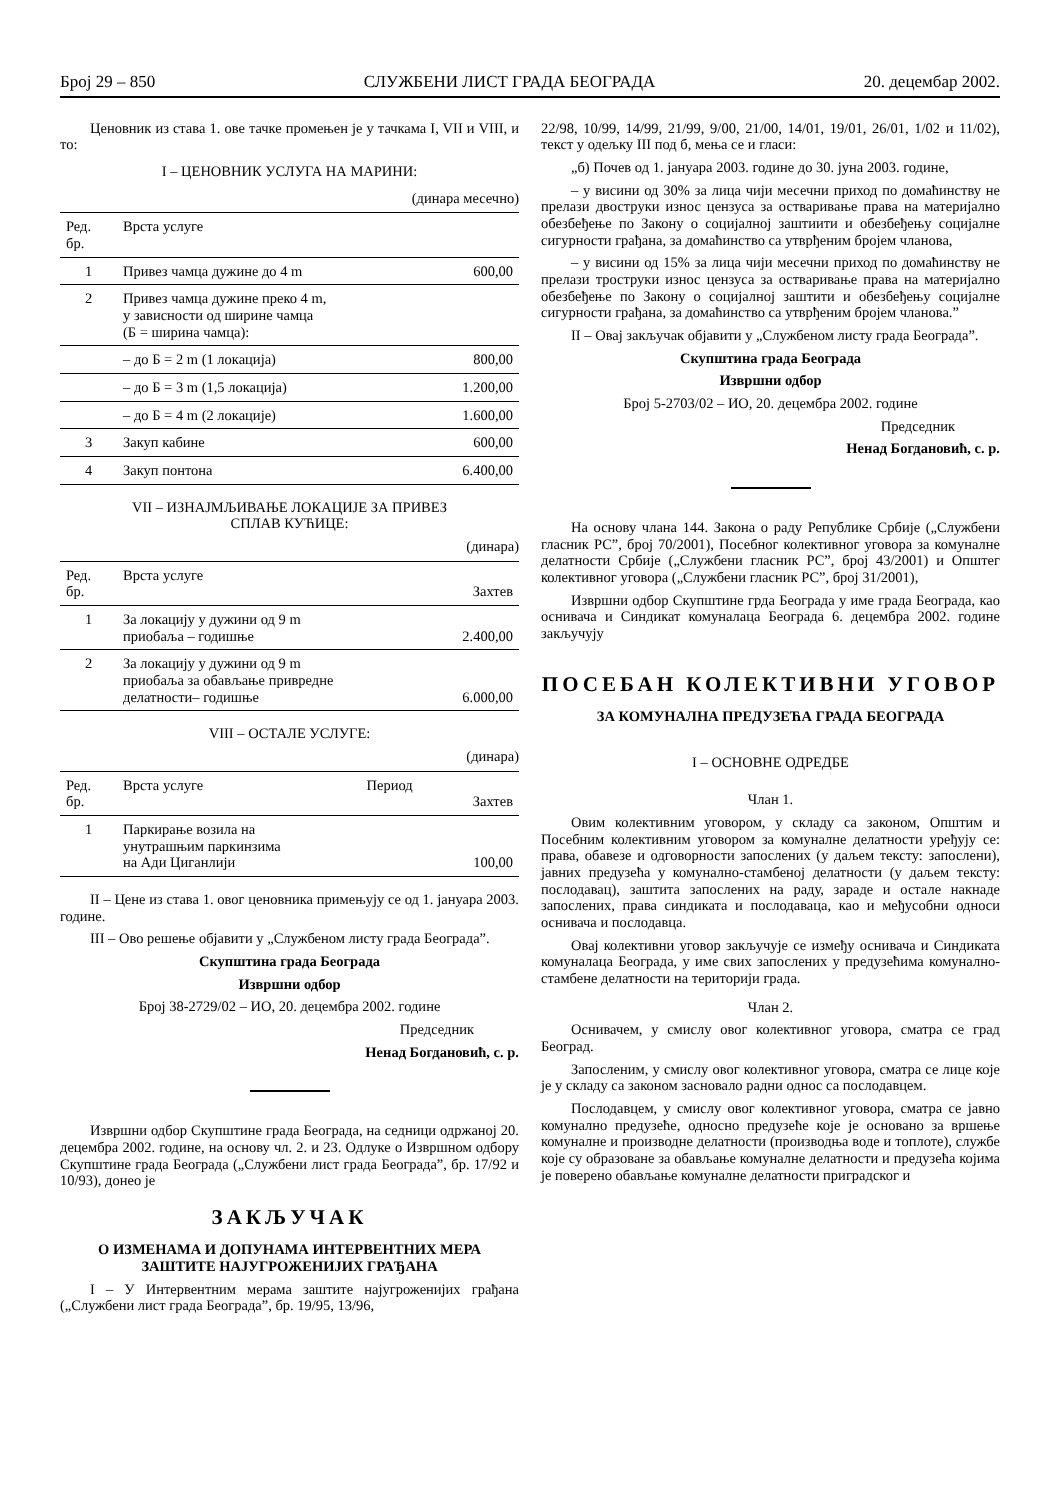Број 29 – 850 СЛУЖБЕНИ ЛИСТ ГРАДА БЕОГРАДА 20. децембар 2002.
Ценовник из става 1. ове тачке промењен је у тачкама I, VII и VIII, и то:
I – ЦЕНОВНИК УСЛУГА НА МАРИНИ:
(динара месечно)
| Ред. бр. | Врста услуге | |
| --- | --- | --- |
| 1 | Привез чамца дужине до 4 m | 600,00 |
| 2 | Привез чамца дужине преко 4 m, у зависности од ширине чамца (Б = ширина чамца): | |
| | – до Б = 2 m (1 локација) | 800,00 |
| | – до Б = 3 m (1,5 локација) | 1.200,00 |
| | – до Б = 4 m (2 локације) | 1.600,00 |
| 3 | Закуп кабине | 600,00 |
| 4 | Закуп понтона | 6.400,00 |
VII – ИЗНАЈМЉИВАЊЕ ЛОКАЦИЈЕ ЗА ПРИВЕЗ
СПЛАВ КУЋИЦЕ:
(динара)
| Ред. бр. | Врста услуге | Захтев |
| --- | --- | --- |
| 1 | За локацију у дужини од 9 m приобаља – годишње | 2.400,00 |
| 2 | За локацију у дужини од 9 m приобаља за обављање привредне делатности– годишње | 6.000,00 |
VIII – ОСТАЛЕ УСЛУГЕ:
(динара)
| Ред. бр. | Врста услуге | Период | Захтев |
| --- | --- | --- | --- |
| 1 | Паркирање возила на унутрашњим паркинзима на Ади Циганлији | | 100,00 |
II – Цене из става 1. овог ценовника примењују се од 1. јануара 2003. године.
III – Ово решење објавити у „Службеном листу града Београда”.
Скупштина града Београда
Извршни одбор
Број 38-2729/02 – ИО, 20. децембра 2002. године
Председник
Ненад Богдановић, с. р.
Извршни одбор Скупштине града Београда, на седници одржаној 20. децембра 2002. године, на основу чл. 2. и 23. Одлуке о Извршном одбору Скупштине града Београда („Службени лист града Београда”, бр. 17/92 и 10/93), донео је
ЗАКЉУЧАК
О ИЗМЕНАМА И ДОПУНАМА ИНТЕРВЕНТНИХ МЕРА ЗАШТИТЕ НАЈУГРОЖЕНИЈИХ ГРАЂАНА
I – У Интервентним мерама заштите најугроженијих грађана („Службени лист града Београда”, бр. 19/95, 13/96,
22/98, 10/99, 14/99, 21/99, 9/00, 21/00, 14/01, 19/01, 26/01, 1/02 и 11/02), текст у одељку III под б, мења се и гласи:
„б) Почев од 1. јануара 2003. године до 30. јуна 2003. године,
– у висини од 30% за лица чији месечни приход по домаћинству не прелази двоструки износ цензуса за остваривање права на материјално обезбеђење по Закону о социјалној заштиити и обезбеђењу социјалне сигурности грађана, за домаћинство са утврђеним бројем чланова,
– у висини од 15% за лица чији месечни приход по домаћинству не прелази троструки износ цензуса за остваривање права на материјално обезбеђење по Закону о социјалној заштити и обезбеђењу социјалне сигурности грађана, за домаћинство са утврђеним бројем чланова.”
II – Овај закључак објавити у „Службеном листу града Београда”.
Скупштина града Београда
Извршни одбор
Број 5-2703/02 – ИО, 20. децембра 2002. године
Председник
Ненад Богдановић, с. р.
На основу члана 144. Закона о раду Републике Србије („Службени гласник РС”, број 70/2001), Посебног колективног уговора за комуналне делатности Србије („Службени гласник РС”, број 43/2001) и Општег колективног уговора („Службени гласник РС”, број 31/2001),
Извршни одбор Скупштине грда Београда у име града Београда, као оснивача и Синдикат комуналаца Београда 6. децембра 2002. године закључују
ПОСЕБАН КОЛЕКТИВНИ УГОВОР
ЗА КОМУНАЛНА ПРЕДУЗЕЋА ГРАДА БЕОГРАДА
I – ОСНОВНЕ ОДРЕДБЕ
Члан 1.
Овим колективним уговором, у складу са законом, Општим и Посебним колективним уговором за комуналне делатности уређују се: права, обавезе и одговорности запослених (у даљем тексту: запослени), јавних предузећа у комунално-стамбеној делатности (у даљем тексту: послодавац), заштита запослених на раду, зараде и остале накнаде запослених, права синдиката и послодаваца, као и међусобни односи оснивача и послодавца.
Овај колективни уговор закључује се између оснивача и Синдиката комуналаца Београда, у име свих запослених у предузећима комунално-стамбене делатности на територији града.
Члан 2.
Оснивачем, у смислу овог колективног уговора, сматра се град Београд.
Запосленим, у смислу овог колективног уговора, сматра се лице које је у складу са законом засновало радни однос са послодавцем.
Послодавцем, у смислу овог колективног уговора, сматра се јавно комунално предузеће, односно предузеће које је основано за вршење комуналне и производне делатности (производња воде и топлоте), службе које су образоване за обављање комуналне делатности и предузећа којима је поверено обављање комуналне делатности приградског и